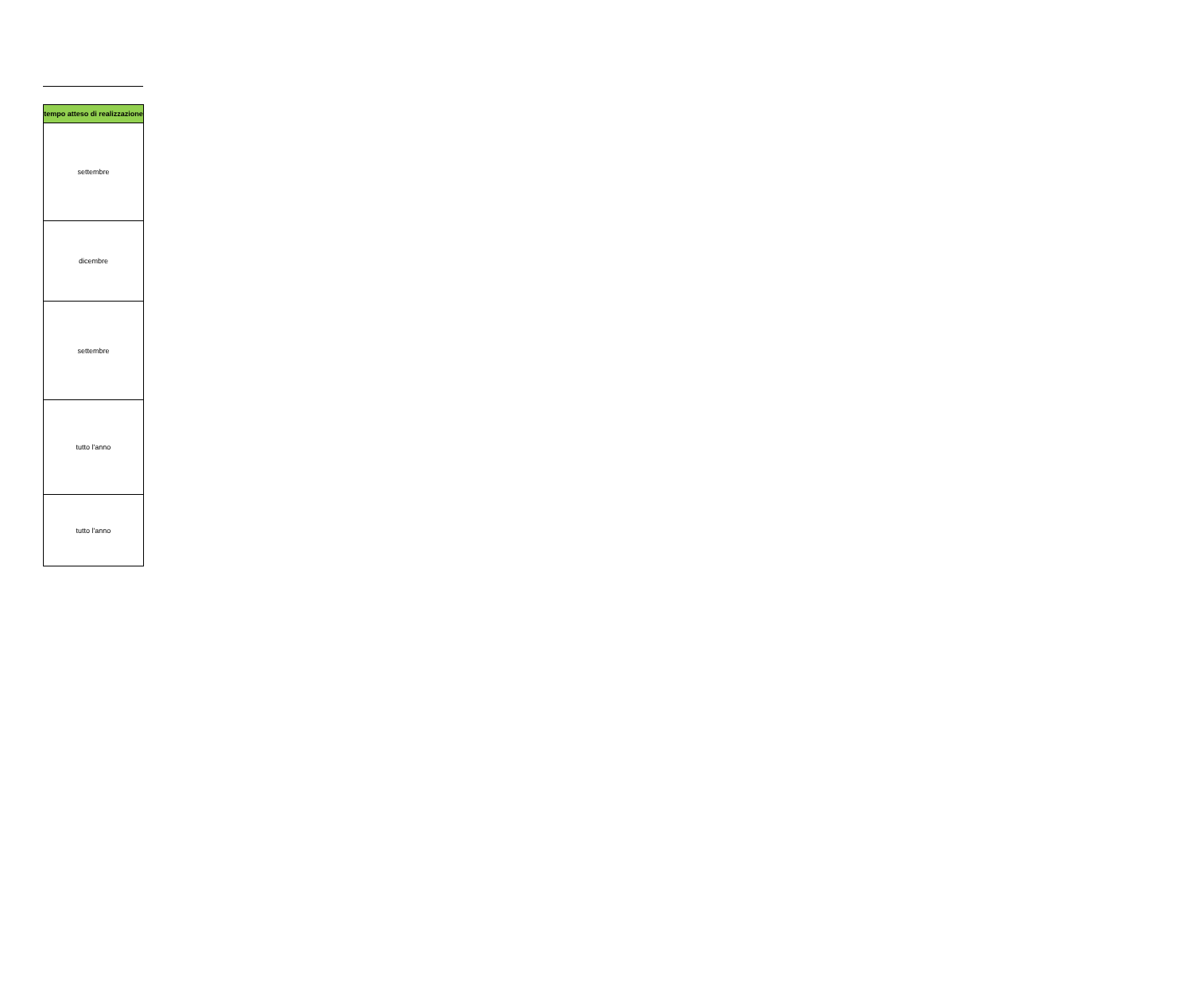| tempo atteso di realizzazione |
| --- |
| settembre |
| dicembre |
| settembre |
| tutto l'anno |
| tutto l'anno |